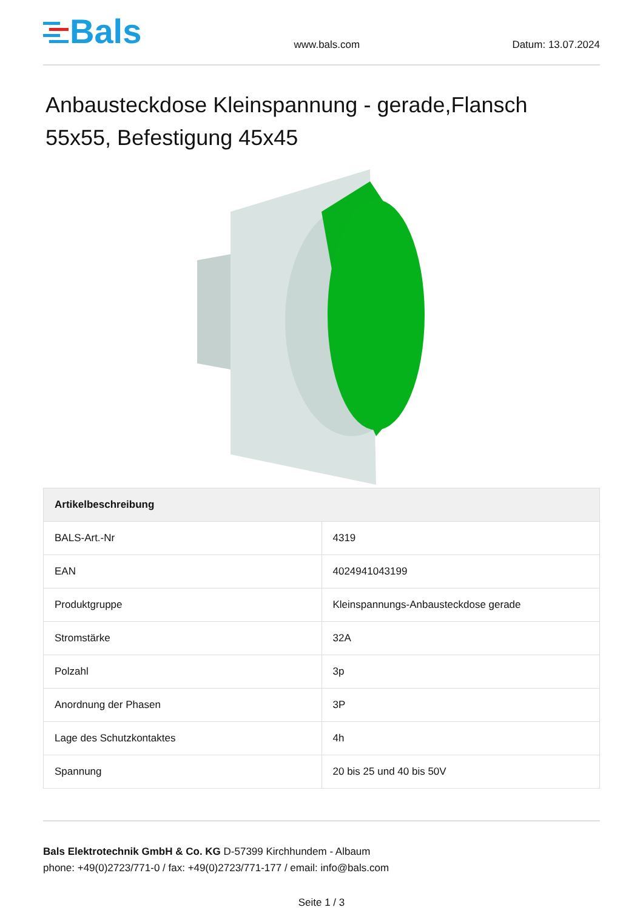Bals
www.bals.com
Datum: 13.07.2024
Anbausteckdose Kleinspannung - gerade,Flansch 55x55, Befestigung 45x45
| Artikelbeschreibung | |
| --- | --- |
| BALS-Art.-Nr | 4319 |
| EAN | 4024941043199 |
| Produktgruppe | Kleinspannungs-Anbausteckdose gerade |
| Stromstärke | 32A |
| Polzahl | 3p |
| Anordnung der Phasen | 3P |
| Lage des Schutzkontaktes | 4h |
| Spannung | 20 bis 25 und 40 bis 50V |
Bals Elektrotechnik GmbH & Co. KG D-57399 Kirchhundem - Albaum
phone: +49(0)2723/771-0 / fax: +49(0)2723/771-177 / email: info@bals.com
Seite 1 / 3